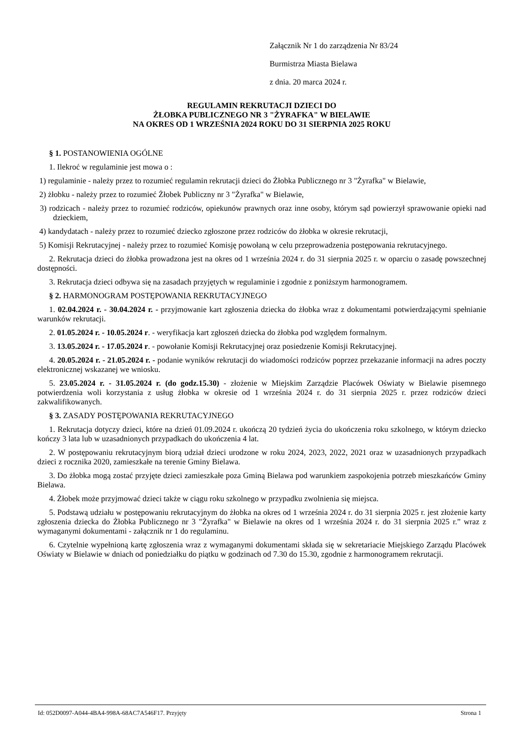Załącznik Nr 1 do zarządzenia Nr 83/24
Burmistrza Miasta Bielawa
z dnia. 20 marca 2024 r.
REGULAMIN REKRUTACJI DZIECI DO
ŻŁOBKA PUBLICZNEGO NR 3 "ŻYRAFKA" W BIELAWIE
NA OKRES OD 1 WRZEŚNIA 2024 ROKU DO 31 SIERPNIA 2025 ROKU
§ 1. POSTANOWIENIA OGÓLNE
1. Ilekroć w regulaminie jest mowa o :
1) regulaminie - należy przez to rozumieć regulamin rekrutacji dzieci do Żłobka Publicznego nr 3 "Żyrafka" w Bielawie,
2) żłobku - należy przez to rozumieć Żłobek Publiczny nr 3 "Żyrafka" w Bielawie,
3) rodzicach - należy przez to rozumieć rodziców, opiekunów prawnych oraz inne osoby, którym sąd powierzył sprawowanie opieki nad dzieckiem,
4) kandydatach - należy przez to rozumieć dziecko zgłoszone przez rodziców do żłobka w okresie rekrutacji,
5) Komisji Rekrutacyjnej - należy przez to rozumieć Komisję powołaną w celu przeprowadzenia postępowania rekrutacyjnego.
2. Rekrutacja dzieci do żłobka prowadzona jest na okres od 1 września 2024 r. do 31 sierpnia 2025 r. w oparciu o zasadę powszechnej dostępności.
3. Rekrutacja dzieci odbywa się na zasadach przyjętych w regulaminie i zgodnie z poniższym harmonogramem.
§ 2. HARMONOGRAM POSTĘPOWANIA REKRUTACYJNEGO
1. 02.04.2024 r. - 30.04.2024 r. - przyjmowanie kart zgłoszenia dziecka do żłobka wraz z dokumentami potwierdzającymi spełnianie warunków rekrutacji.
2. 01.05.2024 r. - 10.05.2024 r. - weryfikacja kart zgłoszeń dziecka do żłobka pod względem formalnym.
3. 13.05.2024 r. - 17.05.2024 r. - powołanie Komisji Rekrutacyjnej oraz posiedzenie Komisji Rekrutacyjnej.
4. 20.05.2024 r. - 21.05.2024 r. - podanie wyników rekrutacji do wiadomości rodziców poprzez przekazanie informacji na adres poczty elektronicznej wskazanej we wniosku.
5. 23.05.2024 r. - 31.05.2024 r. (do godz.15.30) - złożenie w Miejskim Zarządzie Placówek Oświaty w Bielawie pisemnego potwierdzenia woli korzystania z usług żłobka w okresie od 1 września 2024 r. do 31 sierpnia 2025 r. przez rodziców dzieci zakwalifikowanych.
§ 3. ZASADY POSTĘPOWANIA REKRUTACYJNEGO
1. Rekrutacja dotyczy dzieci, które na dzień 01.09.2024 r. ukończą 20 tydzień życia do ukończenia roku szkolnego, w którym dziecko kończy 3 lata lub w uzasadnionych przypadkach do ukończenia 4 lat.
2. W postępowaniu rekrutacyjnym biorą udział dzieci urodzone w roku 2024, 2023, 2022, 2021 oraz w uzasadnionych przypadkach dzieci z rocznika 2020, zamieszkałe na terenie Gminy Bielawa.
3. Do żłobka mogą zostać przyjęte dzieci zamieszkałe poza Gminą Bielawa pod warunkiem zaspokojenia potrzeb mieszkańców Gminy Bielawa.
4. Żłobek może przyjmować dzieci także w ciągu roku szkolnego w przypadku zwolnienia się miejsca.
5. Podstawą udziału w postępowaniu rekrutacyjnym do żłobka na okres od 1 września 2024 r. do 31 sierpnia 2025 r. jest złożenie karty zgłoszenia dziecka do Żłobka Publicznego nr 3 "Żyrafka" w Bielawie na okres od 1 września 2024 r. do 31 sierpnia 2025 r.” wraz z wymaganymi dokumentami - załącznik nr 1 do regulaminu.
6. Czytelnie wypełnioną kartę zgłoszenia wraz z wymaganymi dokumentami składa się w sekretariacie Miejskiego Zarządu Placówek Oświaty w Bielawie w dniach od poniedziałku do piątku w godzinach od 7.30 do 15.30, zgodnie z harmonogramem rekrutacji.
Id: 052D0097-A044-4BA4-998A-68AC7A546F17. Przyjęty Strona 1